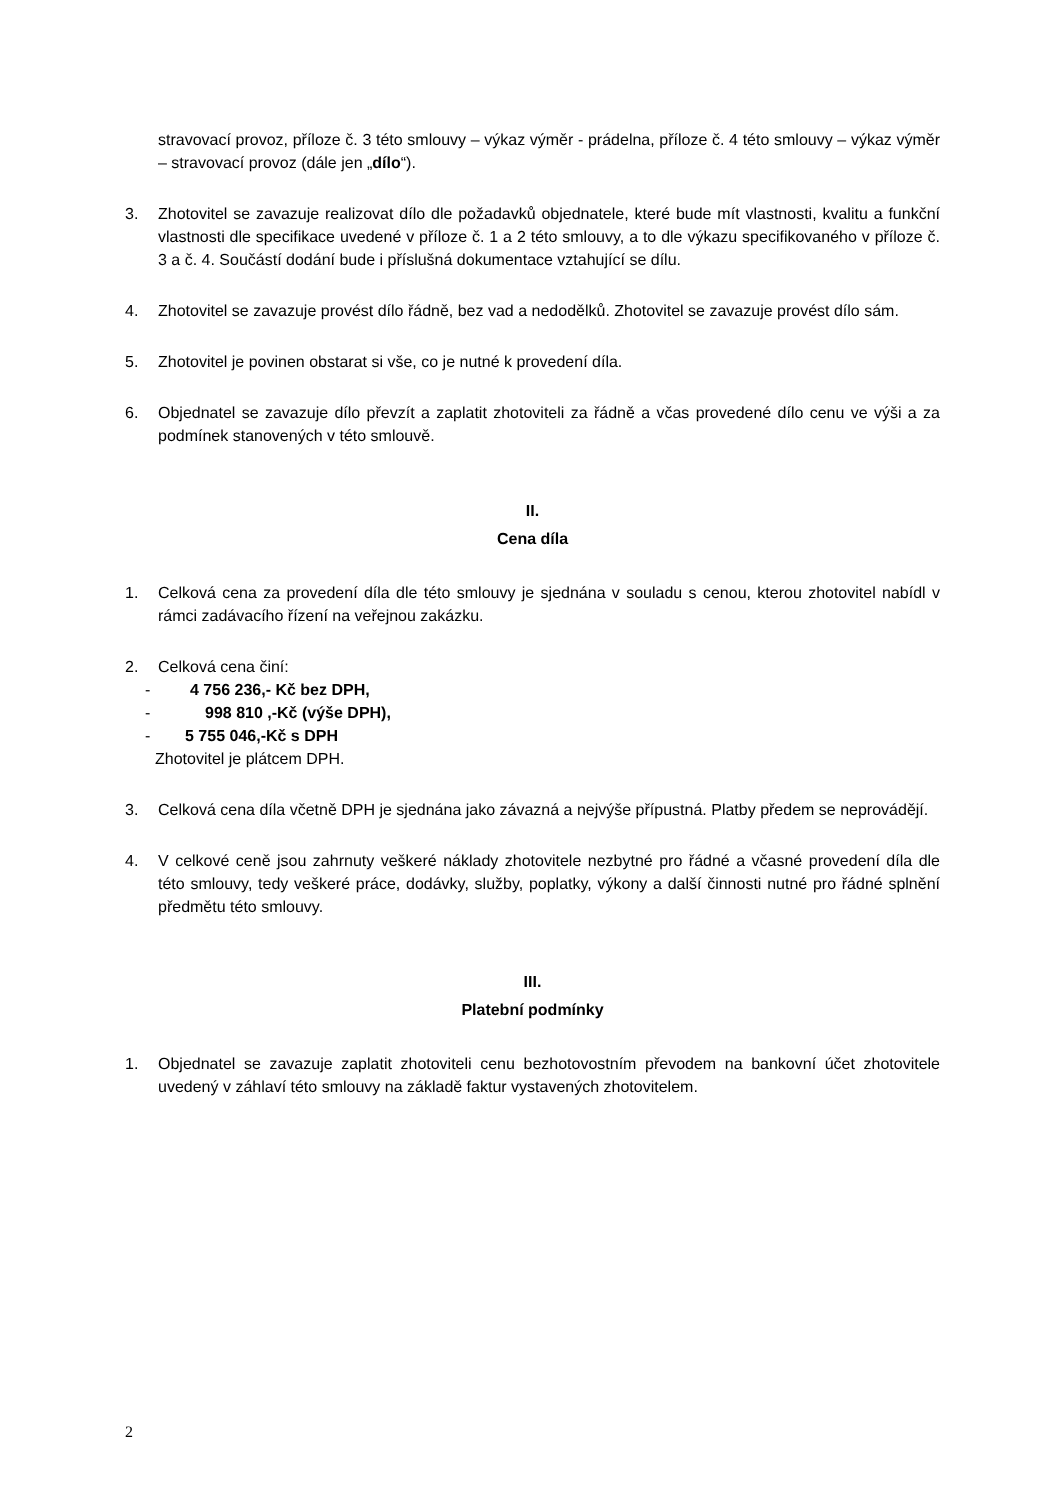stravovací provoz, příloze č. 3 této smlouvy – výkaz výměr - prádelna, příloze č. 4 této smlouvy – výkaz výměr – stravovací provoz (dále jen „dílo“).
3. Zhotovitel se zavazuje realizovat dílo dle požadavků objednatele, které bude mít vlastnosti, kvalitu a funkční vlastnosti dle specifikace uvedené v příloze č. 1 a 2 této smlouvy, a to dle výkazu specifikovaného v příloze č. 3 a č. 4. Součástí dodání bude i příslušná dokumentace vztahující se dílu.
4. Zhotovitel se zavazuje provést dílo řádně, bez vad a nedodělků. Zhotovitel se zavazuje provést dílo sám.
5. Zhotovitel je povinen obstarat si vše, co je nutné k provedení díla.
6. Objednatel se zavazuje dílo převzít a zaplatit zhotoviteli za řádně a včas provedené dílo cenu ve výši a za podmínek stanovených v této smlouvě.
II.
Cena díla
1. Celková cena za provedení díla dle této smlouvy je sjednána v souladu s cenou, kterou zhotovitel nabídl v rámci zadávacího řízení na veřejnou zakázku.
2. Celková cena činí:
- 4 756 236,- Kč bez DPH,
- 998 810 ,-Kč (výše DPH),
- 5 755 046,-Kč s DPH
Zhotovitel je plátcem DPH.
3. Celková cena díla včetně DPH je sjednána jako závazná a nejvýše přípustná. Platby předem se neprovádějí.
4. V celkové ceně jsou zahrnuty veškeré náklady zhotovitele nezbytné pro řádné a včasné provedení díla dle této smlouvy, tedy veškeré práce, dodávky, služby, poplatky, výkony a další činnosti nutné pro řádné splnění předmětu této smlouvy.
III.
Platební podmínky
1. Objednatel se zavazuje zaplatit zhotoviteli cenu bezhotovostním převodem na bankovní účet zhotovitele uvedený v záhlaví této smlouvy na základě faktur vystavených zhotovitelem.
2